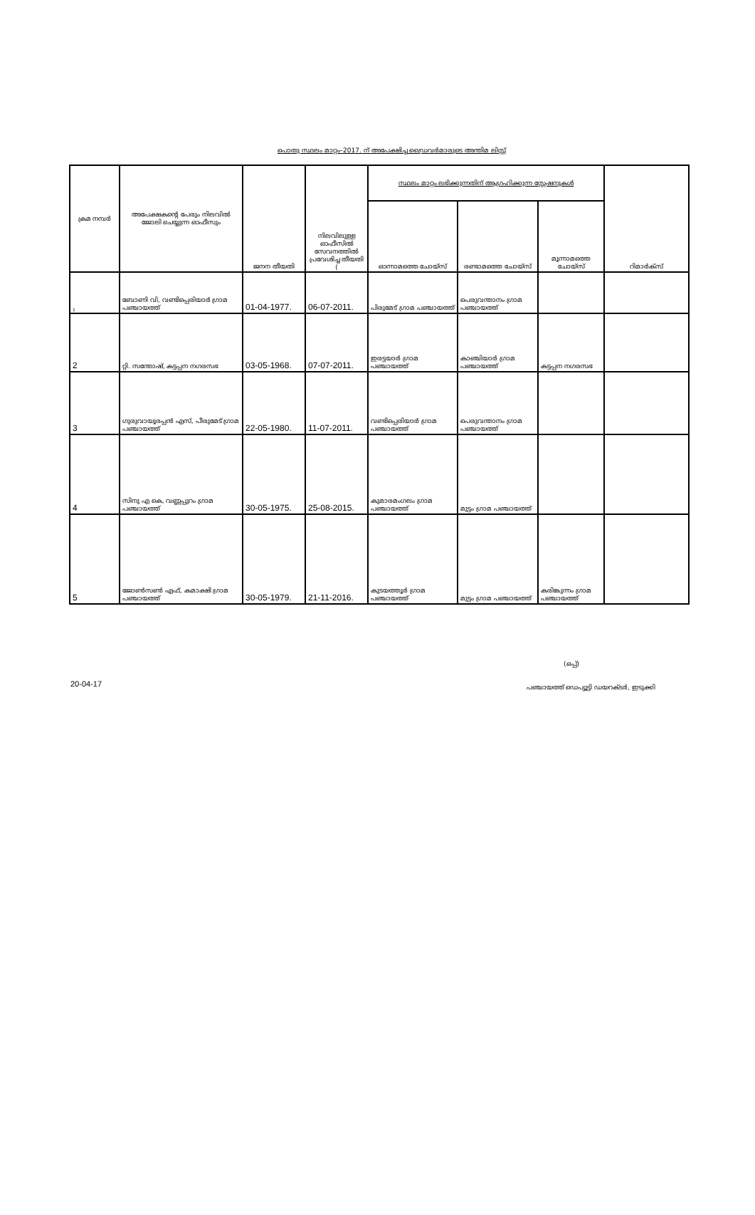പൊതു സ്ഥലം മാറ്റം–2017. ന് അപേക്ഷിച്ച ഡ്രൈവർമാരുടെ അന്തിമ ലിസ്റ്റ്
| ക്രമ നമ്പർ | അപേക്ഷകന്റെ പേരും നിലവിൽ ജോലി ചെയ്യുന്ന ഓഫീസും | ജനന തീയതി | നിലവിലുള്ള ഓഫീസിൽ സേവനത്തിൽ പ്രവേശിച്ച തീയതി ( | സ്ഥലം മാറ്റം ലഭിക്കുന്നതിന് ആഗ്രഹിക്കുന്ന സ്റ്റേഷനുകൾ | | | റിമാർക്സ് |
| --- | --- | --- | --- | --- | --- | --- | --- |
| | | | | ഓന്നാമത്തെ ചോയ്സ് | രണ്ടാമത്തെ ചോയ്സ് | മൂന്നാമത്തെ ചോയ്സ് | |
| 1 | ബോണി വി, വണ്ടിപ്പെരിയാർ ഗ്രാമ പഞ്ചായത്ത് | 01-04-1977. | 06-07-2011. | പിരുമേട് ഗ്രാമ പഞ്ചായത്ത് | പെരുവന്താനം ഗ്രാമ പഞ്ചായത്ത് | | |
| 2 | റ്റി. സന്തോഷ്, കട്ടപ്പന നഗരസഭ | 03-05-1968. | 07-07-2011. | ഇരട്ടയാർ ഗ്രാമ പഞ്ചായത്ത് | കാഞ്ചിയാർ ഗ്രാമ പഞ്ചായത്ത് | കട്ടപ്പന നഗരസഭ | |
| 3 | ഗുരുവായൂരപ്പൻ എസ്, പീരുമേട് ഗ്രാമ പഞ്ചായത്ത് | 22-05-1980. | 11-07-2011. | വണ്ടിപ്പെരിയാർ ഗ്രാമ പഞ്ചായത്ത് | പെരുവന്താനം ഗ്രാമ പഞ്ചായത്ത് | | |
| 4 | സിനു എ കെ, വണ്ണപ്പുറം ഗ്രാമ പഞ്ചായത്ത് | 30-05-1975. | 25-08-2015. | കുമാരമംഗലം ഗ്രാമ പഞ്ചായത്ത് | മുട്ടം ഗ്രാമ പഞ്ചായത്ത് | | |
| 5 | ജോൺസൺ എഫ്, കമാക്ഷി ഗ്രാമ പഞ്ചായത്ത് | 30-05-1979. | 21-11-2016. | കുടയത്തൂർ ഗ്രാമ പഞ്ചായത്ത് | മുട്ടം ഗ്രാമ പഞ്ചായത്ത് | കരിങ്കുന്നം ഗ്രാമ പഞ്ചായത്ത് | |
(ഒപ്പ്)
20-04-17 പഞ്ചായത്ത് ഡെപ്യൂട്ടി ഡയറക്ടർ, ഇടുക്കി